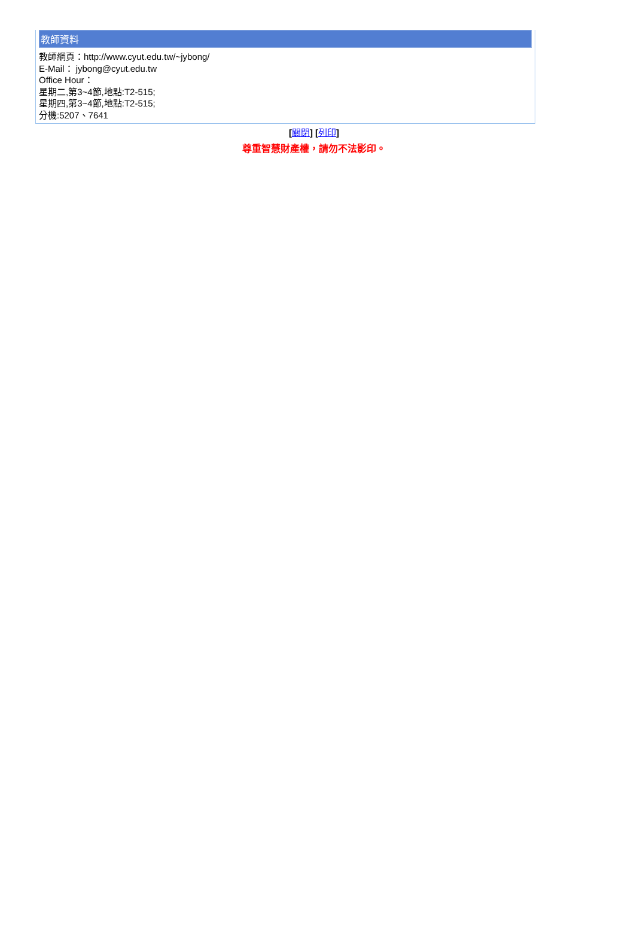教師資料
教師網頁：http://www.cyut.edu.tw/~jybong/
E-Mail： jybong@cyut.edu.tw
Office Hour：
星期二,第3~4節,地點:T2-515;
星期四,第3~4節,地點:T2-515;
分機:5207、7641
[關閉] [列印]
尊重智慧財產權，請勿不法影印。